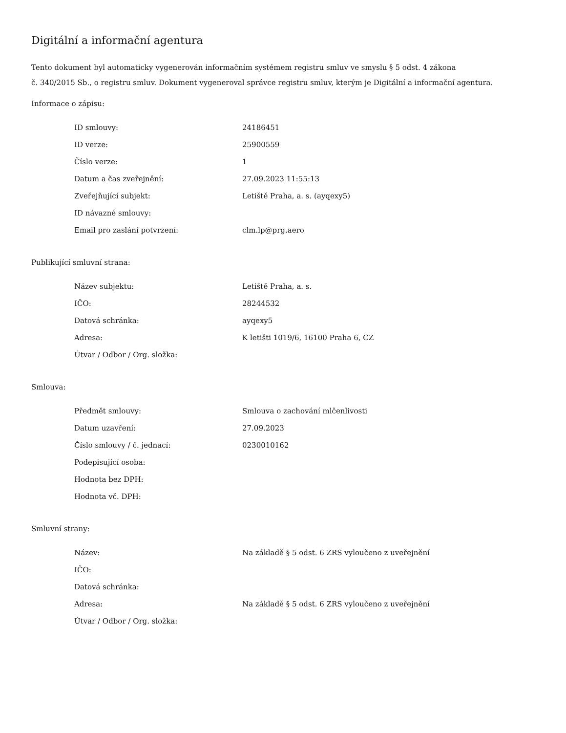Digitální a informační agentura
Tento dokument byl automaticky vygenerován informačním systémem registru smluv ve smyslu § 5 odst. 4 zákona
č. 340/2015 Sb., o registru smluv. Dokument vygeneroval správce registru smluv, kterým je Digitální a informační agentura.
Informace o zápisu:
| ID smlouvy: | 24186451 |
| ID verze: | 25900559 |
| Číslo verze: | 1 |
| Datum a čas zveřejnění: | 27.09.2023 11:55:13 |
| Zveřejňující subjekt: | Letiště Praha, a. s. (ayqexy5) |
| ID návazné smlouvy: | |
| Email pro zaslání potvrzení: | clm.lp@prg.aero |
Publikující smluvní strana:
| Název subjektu: | Letiště Praha, a. s. |
| IČO: | 28244532 |
| Datová schránka: | ayqexy5 |
| Adresa: | K letišti 1019/6, 16100 Praha 6, CZ |
| Útvar / Odbor / Org. složka: | |
Smlouva:
| Předmět smlouvy: | Smlouva o zachování mlčenlivosti |
| Datum uzavření: | 27.09.2023 |
| Číslo smlouvy / č. jednací: | 0230010162 |
| Podepisující osoba: | |
| Hodnota bez DPH: | |
| Hodnota vč. DPH: | |
Smluvní strany:
| Název: | Na základě § 5 odst. 6 ZRS vyloučeno z uveřejnění |
| IČO: | |
| Datová schránka: | |
| Adresa: | Na základě § 5 odst. 6 ZRS vyloučeno z uveřejnění |
| Útvar / Odbor / Org. složka: | |